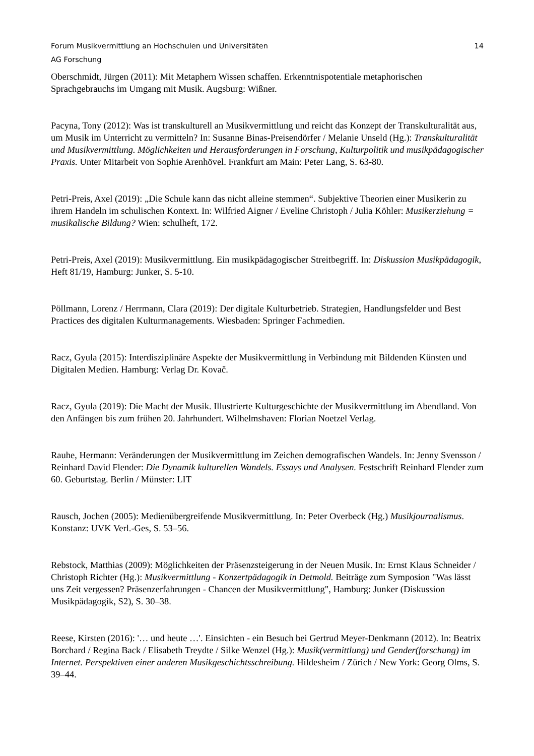Forum Musikvermittlung an Hochschulen und Universitäten
AG Forschung
14
Oberschmidt, Jürgen (2011): Mit Metaphern Wissen schaffen. Erkenntnispotentiale metaphorischen Sprachgebrauchs im Umgang mit Musik. Augsburg: Wißner.
Pacyna, Tony (2012): Was ist transkulturell an Musikvermittlung und reicht das Konzept der Transkulturalität aus, um Musik im Unterricht zu vermitteln? In: Susanne Binas-Preisendörfer / Melanie Unseld (Hg.): Transkulturalität und Musikvermittlung. Möglichkeiten und Herausforderungen in Forschung, Kulturpolitik und musikpädagogischer Praxis. Unter Mitarbeit von Sophie Arenhövel. Frankfurt am Main: Peter Lang, S. 63-80.
Petri-Preis, Axel (2019): „Die Schule kann das nicht alleine stemmen“. Subjektive Theorien einer Musikerin zu ihrem Handeln im schulischen Kontext. In: Wilfried Aigner / Eveline Christoph / Julia Köhler: Musikerziehung = musikalische Bildung? Wien: schulheft, 172.
Petri-Preis, Axel (2019): Musikvermittlung. Ein musikpädagogischer Streitbegriff. In: Diskussion Musikpädagogik, Heft 81/19, Hamburg: Junker, S. 5-10.
Pöllmann, Lorenz / Herrmann, Clara (2019): Der digitale Kulturbetrieb. Strategien, Handlungsfelder und Best Practices des digitalen Kulturmanagements. Wiesbaden: Springer Fachmedien.
Racz, Gyula (2015): Interdisziplinäre Aspekte der Musikvermittlung in Verbindung mit Bildenden Künsten und Digitalen Medien. Hamburg: Verlag Dr. Kovač.
Racz, Gyula (2019): Die Macht der Musik. Illustrierte Kulturgeschichte der Musikvermittlung im Abendland. Von den Anfängen bis zum frühen 20. Jahrhundert. Wilhelmshaven: Florian Noetzel Verlag.
Rauhe, Hermann: Veränderungen der Musikvermittlung im Zeichen demografischen Wandels. In: Jenny Svensson / Reinhard David Flender: Die Dynamik kulturellen Wandels. Essays und Analysen. Festschrift Reinhard Flender zum 60. Geburtstag. Berlin / Münster: LIT
Rausch, Jochen (2005): Medienübergreifende Musikvermittlung. In: Peter Overbeck (Hg.) Musikjournalismus. Konstanz: UVK Verl.-Ges, S. 53–56.
Rebstock, Matthias (2009): Möglichkeiten der Präsenzsteigerung in der Neuen Musik. In: Ernst Klaus Schneider / Christoph Richter (Hg.): Musikvermittlung - Konzertpädagogik in Detmold. Beiträge zum Symposion "Was lässt uns Zeit vergessen? Präsenzerfahrungen - Chancen der Musikvermittlung", Hamburg: Junker (Diskussion Musikpädagogik, S2), S. 30–38.
Reese, Kirsten (2016): '… und heute …'. Einsichten - ein Besuch bei Gertrud Meyer-Denkmann (2012). In: Beatrix Borchard / Regina Back / Elisabeth Treydte / Silke Wenzel (Hg.): Musik(vermittlung) und Gender(forschung) im Internet. Perspektiven einer anderen Musikgeschichtsschreibung. Hildesheim / Zürich / New York: Georg Olms, S. 39–44.